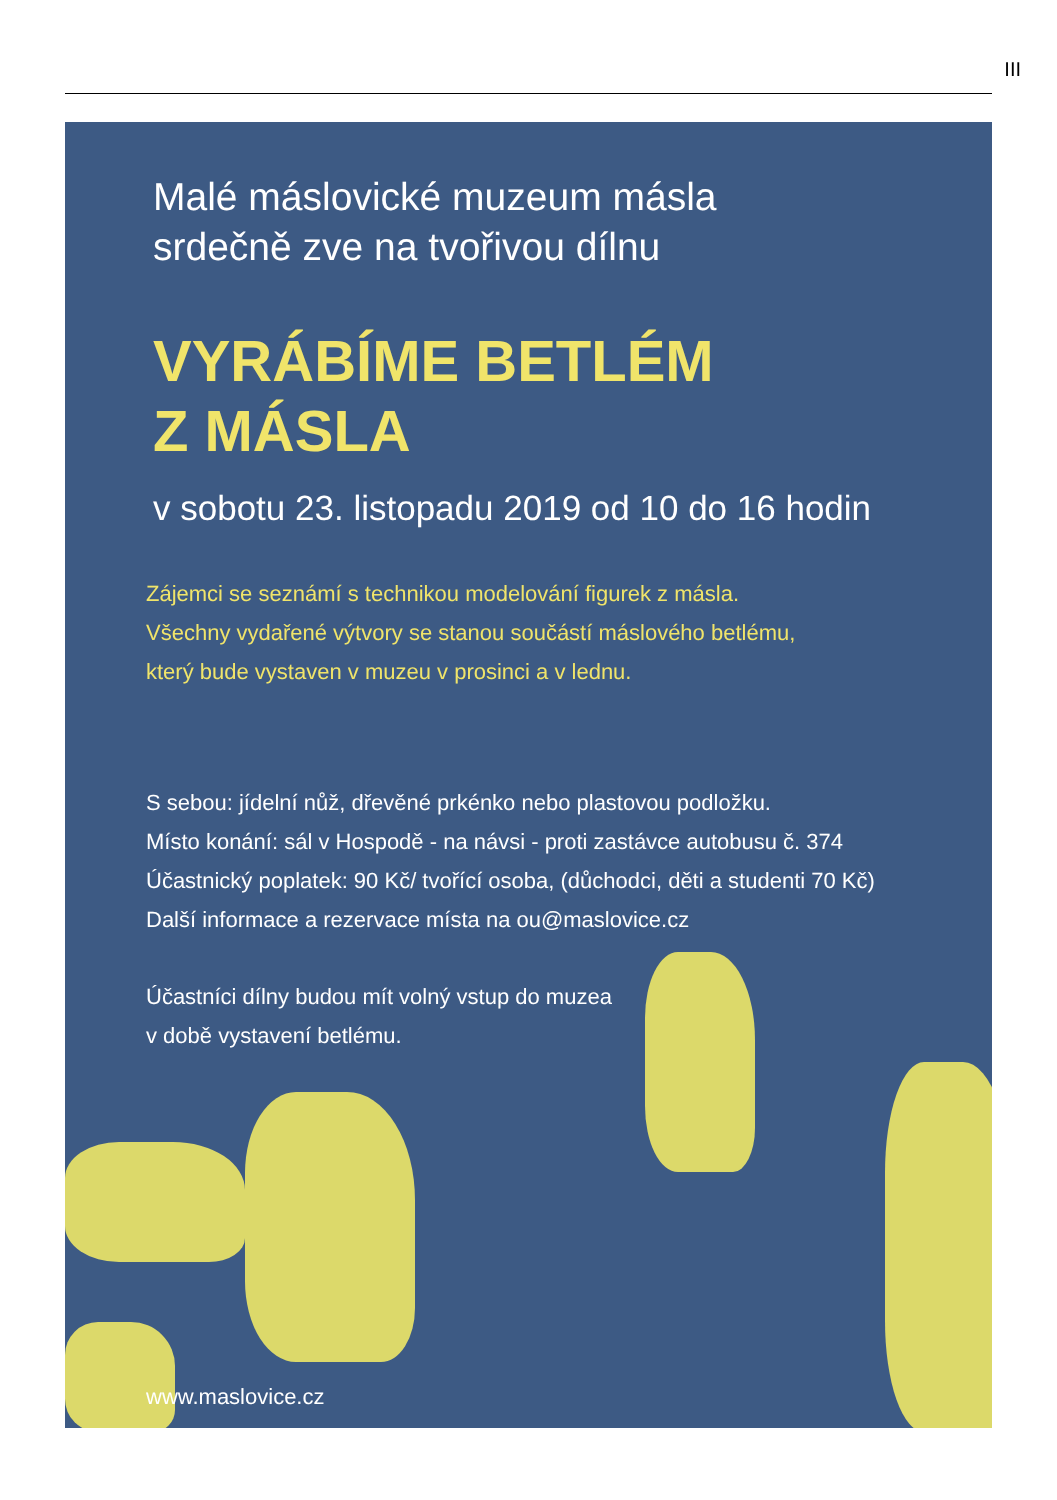III
Malé máslovické muzeum másla
srdečně zve na tvořivou dílnu
VYRÁBÍME BETLÉM
Z MÁSLA
v sobotu 23. listopadu 2019 od 10 do 16 hodin
Zájemci se seznámí s technikou modelování figurek z másla.
Všechny vydařené výtvory se stanou součástí máslového betlému,
který bude vystaven v muzeu v prosinci a v lednu.
S sebou: jídelní nůž, dřevěné prkénko nebo plastovou podložku.
Místo konání: sál v Hospodě - na návsi - proti zastávce autobusu č. 374
Účastnický poplatek: 90 Kč/ tvořící osoba, (důchodci, děti a studenti 70 Kč)
Další informace a rezervace místa na ou@maslovice.cz
Účastníci dílny budou mít volný vstup do muzea
v době vystavení betlému.
www.maslovice.cz